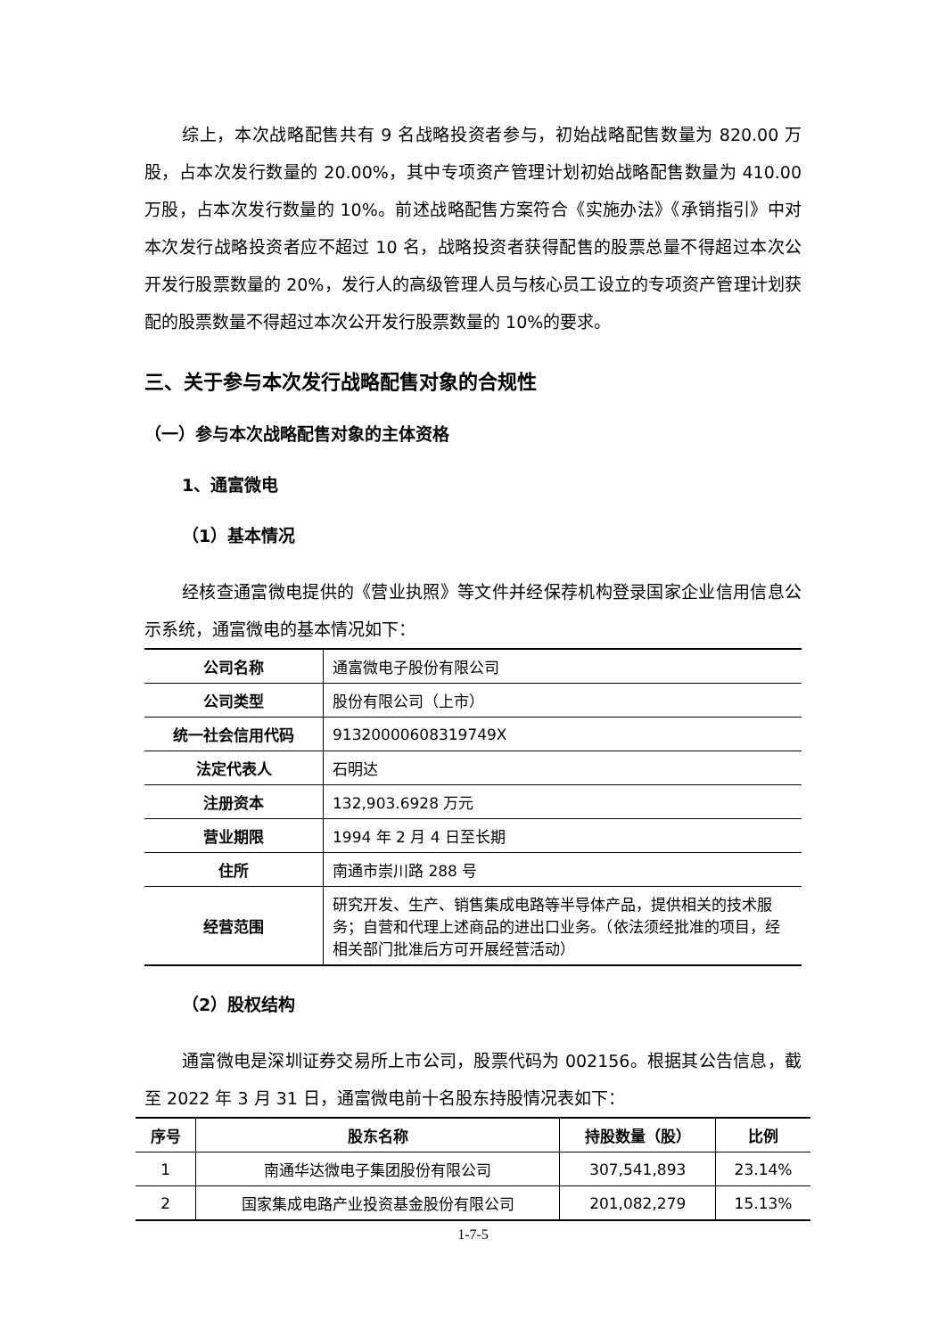综上，本次战略配售共有 9 名战略投资者参与，初始战略配售数量为 820.00 万股，占本次发行数量的 20.00%，其中专项资产管理计划初始战略配售数量为 410.00 万股，占本次发行数量的 10%。前述战略配售方案符合《实施办法》《承销指引》中对本次发行战略投资者应不超过 10 名，战略投资者获得配售的股票总量不得超过本次公开发行股票数量的 20%，发行人的高级管理人员与核心员工设立的专项资产管理计划获配的股票数量不得超过本次公开发行股票数量的 10%的要求。
三、关于参与本次发行战略配售对象的合规性
（一）参与本次战略配售对象的主体资格
1、通富微电
（1）基本情况
经核查通富微电提供的《营业执照》等文件并经保荐机构登录国家企业信用信息公示系统，通富微电的基本情况如下：
| 公司名称 | 通富微电子股份有限公司 |
| 公司类型 | 股份有限公司（上市） |
| 统一社会信用代码 | 91320000608319749X |
| 法定代表人 | 石明达 |
| 注册资本 | 132,903.6928 万元 |
| 营业期限 | 1994 年 2 月 4 日至长期 |
| 住所 | 南通市崇川路 288 号 |
| 经营范围 | 研究开发、生产、销售集成电路等半导体产品，提供相关的技术服务；自营和代理上述商品的进出口业务。（依法须经批准的项目，经相关部门批准后方可开展经营活动） |
（2）股权结构
通富微电是深圳证券交易所上市公司，股票代码为 002156。根据其公告信息，截至 2022 年 3 月 31 日，通富微电前十名股东持股情况表如下：
| 序号 | 股东名称 | 持股数量（股） | 比例 |
| --- | --- | --- | --- |
| 1 | 南通华达微电子集团股份有限公司 | 307,541,893 | 23.14% |
| 2 | 国家集成电路产业投资基金股份有限公司 | 201,082,279 | 15.13% |
1-7-5